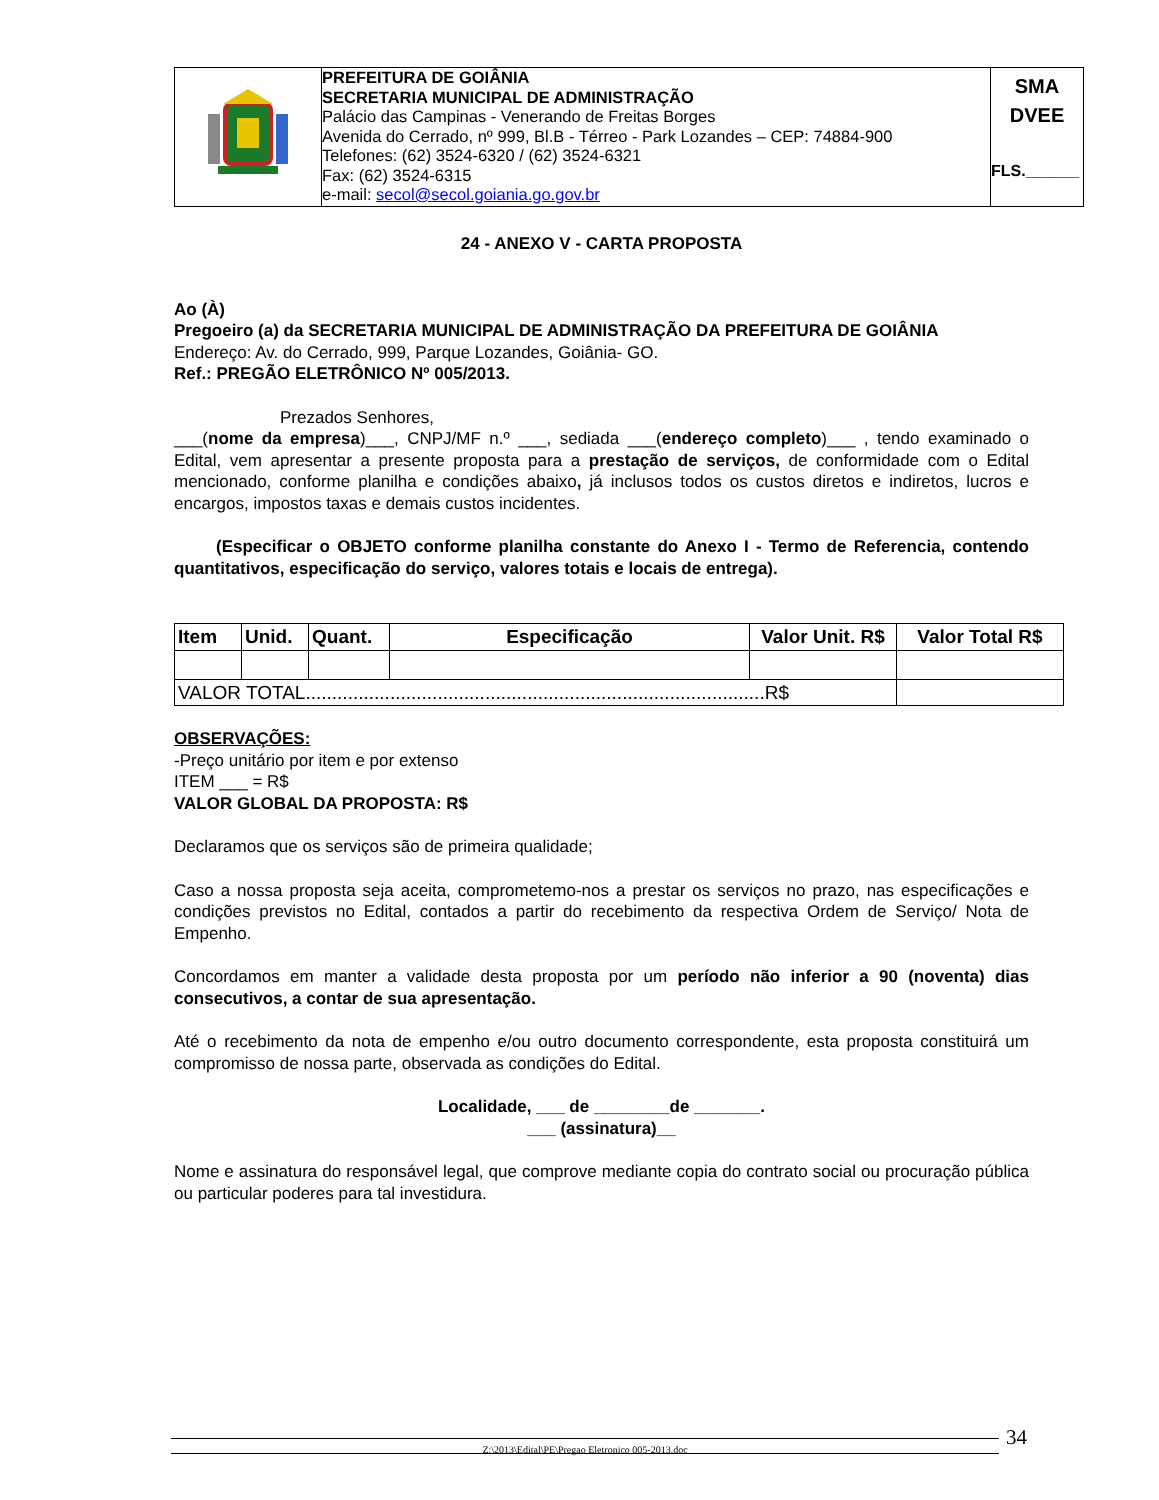| | PREFEITURA DE GOIÂNIA SECRETARIA MUNICIPAL DE ADMINISTRAÇÃO Palácio das Campinas - Venerando de Freitas Borges Avenida do Cerrado, nº 999, Bl.B - Térreo - Park Lozandes – CEP: 74884-900 Telefones: (62) 3524-6320 / (62) 3524-6321 Fax: (62) 3524-6315 e-mail: secol@secol.goiania.go.gov.br | SMA DVEE FLS.______ |
24 - ANEXO V - CARTA PROPOSTA
Ao (À)
Pregoeiro (a) da SECRETARIA MUNICIPAL DE ADMINISTRAÇÃO DA PREFEITURA DE GOIÂNIA
Endereço: Av. do Cerrado, 999, Parque Lozandes, Goiânia- GO.
Ref.: PREGÃO ELETRÔNICO Nº 005/2013.
Prezados Senhores,
___(nome da empresa)___, CNPJ/MF n.º ___, sediada ___(endereço completo)___ , tendo examinado o Edital, vem apresentar a presente proposta para a prestação de serviços, de conformidade com o Edital mencionado, conforme planilha e condições abaixo, já inclusos todos os custos diretos e indiretos, lucros e encargos, impostos taxas e demais custos incidentes.
(Especificar o OBJETO conforme planilha constante do Anexo I - Termo de Referencia, contendo quantitativos, especificação do serviço, valores totais e locais de entrega).
| Item | Unid. | Quant. | Especificação | Valor Unit. R$ | Valor Total R$ |
| --- | --- | --- | --- | --- | --- |
| VALOR TOTAL.......................................................................................R$ | | | | | |
OBSERVAÇÕES:
-Preço unitário por item e por extenso
ITEM ___ = R$
VALOR GLOBAL DA PROPOSTA: R$
Declaramos que os serviços são de primeira qualidade;
Caso a nossa proposta seja aceita, comprometemo-nos a prestar os serviços no prazo, nas especificações e condições previstos no Edital, contados a partir do recebimento da respectiva Ordem de Serviço/ Nota de Empenho.
Concordamos em manter a validade desta proposta por um período não inferior a 90 (noventa) dias consecutivos, a contar de sua apresentação.
Até o recebimento da nota de empenho e/ou outro documento correspondente, esta proposta constituirá um compromisso de nossa parte, observada as condições do Edital.
Localidade, ___ de ________de _______.
___ (assinatura)__
Nome e assinatura do responsável legal, que comprove mediante copia do contrato social ou procuração pública ou particular poderes para tal investidura.
Z:\2013\Edital\PE\Pregao Eletronico 005-2013.doc 34